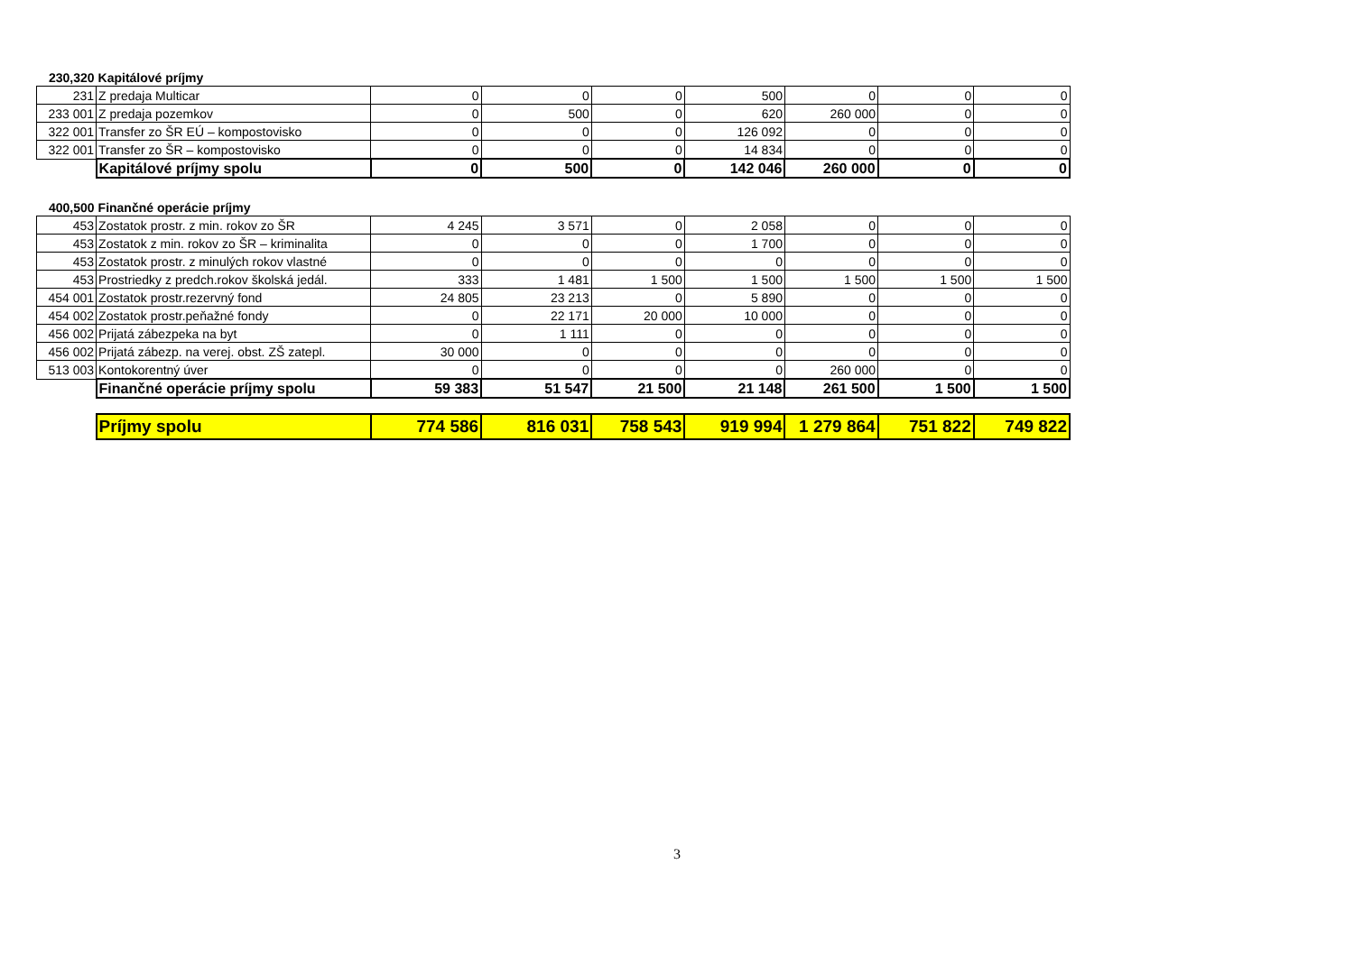| 230,320 | Kapitálové príjmy | | | | | | | |
| 231 | Z predaja Multicar | 0 | 0 | 0 | 500 | 0 | 0 | 0 |
| 233 001 | Z predaja pozemkov | 0 | 500 | 0 | 620 | 260 000 | 0 | 0 |
| 322 001 | Transfer zo ŠR EÚ – kompostovisko | 0 | 0 | 0 | 126 092 | 0 | 0 | 0 |
| 322 001 | Transfer zo ŠR – kompostovisko | 0 | 0 | 0 | 14 834 | 0 | 0 | 0 |
| | Kapitálové príjmy spolu | 0 | 500 | 0 | 142 046 | 260 000 | 0 | 0 |
| 400,500 | Finančné operácie príjmy | | | | | | | |
| 453 | Zostatok prostr. z min. rokov zo ŠR | 4 245 | 3 571 | 0 | 2 058 | 0 | 0 | 0 |
| 453 | Zostatok z min. rokov zo ŠR – kriminalita | 0 | 0 | 0 | 1 700 | 0 | 0 | 0 |
| 453 | Zostatok prostr. z minulých rokov vlastné | 0 | 0 | 0 | 0 | 0 | 0 | 0 |
| 453 | Prostriedky z predch.rokov školská jedál. | 333 | 1 481 | 1 500 | 1 500 | 1 500 | 1 500 | 1 500 |
| 454 001 | Zostatok prostr.rezervný fond | 24 805 | 23 213 | 0 | 5 890 | 0 | 0 | 0 |
| 454 002 | Zostatok prostr.peňažné fondy | 0 | 22 171 | 20 000 | 10 000 | 0 | 0 | 0 |
| 456 002 | Prijatá zábezpeka na byt | 0 | 1 111 | 0 | 0 | 0 | 0 | 0 |
| 456 002 | Prijatá zábezp. na verej. obst. ZŠ zatepl. | 30 000 | 0 | 0 | 0 | 0 | 0 | 0 |
| 513 003 | Kontokorentný úver | 0 | 0 | 0 | 0 | 260 000 | 0 | 0 |
| | Finančné operácie príjmy spolu | 59 383 | 51 547 | 21 500 | 21 148 | 261 500 | 1 500 | 1 500 |
| | Príjmy spolu | 774 586 | 816 031 | 758 543 | 919 994 | 1 279 864 | 751 822 | 749 822 |
3